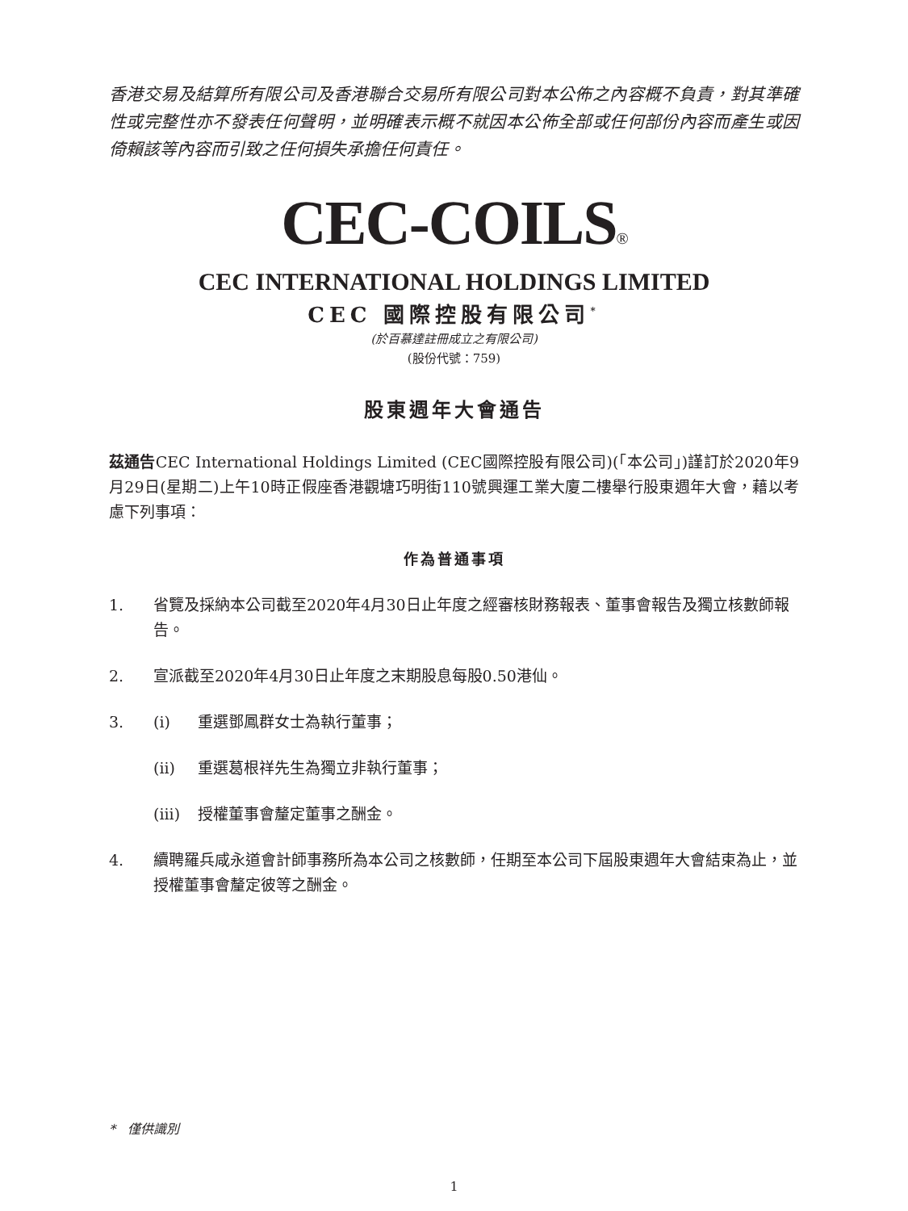香港交易及結算所有限公司及香港聯合交易所有限公司對本公佈之內容概不負責，對其準確性或完整性亦不發表任何聲明，並明確表示概不就因本公佈全部或任何部份內容而產生或因倚賴該等內容而引致之任何損失承擔任何責任。
CEC-COILS®
CEC INTERNATIONAL HOLDINGS LIMITED
CEC 國際控股有限公司<sup>*</sup>
(於百慕達註冊成立之有限公司)
(股份代號：759)
股東週年大會通告
茲通告CEC International Holdings Limited (CEC國際控股有限公司)(「本公司」)謹訂於2020年9月29日(星期二)上午10時正假座香港觀塘巧明街110號興運工業大廈二樓舉行股東週年大會，藉以考慮下列事項：
作為普通事項
1. 省覽及採納本公司截至2020年4月30日止年度之經審核財務報表、董事會報告及獨立核數師報告。
2. 宣派截至2020年4月30日止年度之末期股息每股0.50港仙。
3. (i) 重選鄧鳳群女士為執行董事；
(ii) 重選葛根祥先生為獨立非執行董事；
(iii) 授權董事會釐定董事之酬金。
4. 續聘羅兵咸永道會計師事務所為本公司之核數師，任期至本公司下屆股東週年大會結束為止，並授權董事會釐定彼等之酬金。
* 僅供識別
1